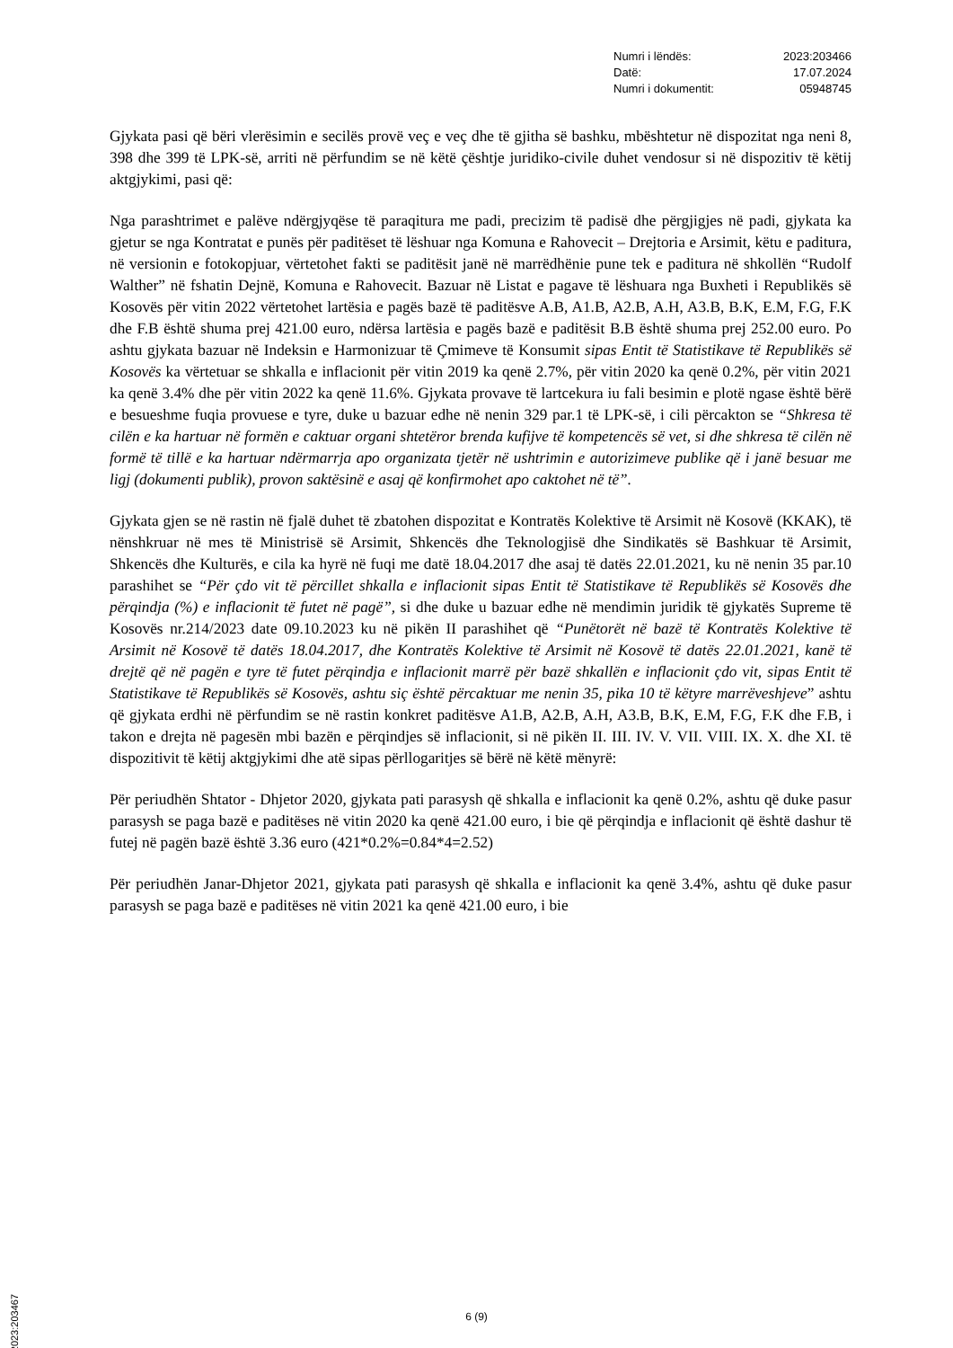Numri i lëndës: 2023:203466
Datë: 17.07.2024
Numri i dokumentit: 05948745
Gjykata pasi që bëri vlerësimin e secilës provë veç e veç dhe të gjitha së bashku, mbështetur në dispozitat nga neni 8, 398 dhe 399 të LPK-së, arriti në përfundim se në këtë çështje juridiko-civile duhet vendosur si në dispozitiv të këtij aktgjykimi, pasi që:
Nga parashtrimet e palëve ndërgjyqëse të paraqitura me padi, precizim të padisë dhe përgjigjes në padi, gjykata ka gjetur se nga Kontratat e punës për paditëset të lëshuar nga Komuna e Rahovecit – Drejtoria e Arsimit, këtu e paditura, në versionin e fotokopjuar, vërtetohet fakti se paditësit janë në marrëdhënie pune tek e paditura në shkollën “Rudolf Walther” në fshatin Dejnë, Komuna e Rahovecit. Bazuar në Listat e pagave të lëshuara nga Buxheti i Republikës së Kosovës për vitin 2022 vërtetohet lartësia e pagës bazë të paditësve A.B, A1.B, A2.B, A.H, A3.B, B.K, E.M, F.G, F.K dhe F.B është shuma prej 421.00 euro, ndërsa lartësia e pagës bazë e paditësit B.B është shuma prej 252.00 euro. Po ashtu gjykata bazuar në Indeksin e Harmonizuar të Çmimeve të Konsumit sipas Entit të Statistikave të Republikës së Kosovës ka vërtetuar se shkalla e inflacionit për vitin 2019 ka qenë 2.7%, për vitin 2020 ka qenë 0.2%, për vitin 2021 ka qenë 3.4% dhe për vitin 2022 ka qenë 11.6%. Gjykata provave të lartcekura iu fali besimin e plotë ngase është bërë e besueshme fuqia provuese e tyre, duke u bazuar edhe në nenin 329 par.1 të LPK-së, i cili përcakton se “Shkresa të cilën e ka hartuar në formën e caktuar organi shtetëror brenda kufijve të kompetencës së vet, si dhe shkresa të cilën në formë të tillë e ka hartuar ndërmarrja apo organizata tjetër në ushtrimin e autorizimeve publike që i janë besuar me ligj (dokumenti publik), provon saktësinë e asaj që konfirmohet apo caktohet në të”.
Gjykata gjen se në rastin në fjalë duhet të zbatohen dispozitat e Kontratës Kolektive të Arsimit në Kosovë (KKAK), të nënshkruar në mes të Ministrisë së Arsimit, Shkencës dhe Teknologjisë dhe Sindikatës së Bashkuar të Arsimit, Shkencës dhe Kulturës, e cila ka hyrë në fuqi me datë 18.04.2017 dhe asaj të datës 22.01.2021, ku në nenin 35 par.10 parashihet se “Për çdo vit të përcillet shkalla e inflacionit sipas Entit të Statistikave të Republikës së Kosovës dhe përqindja (%) e inflacionit të futet në pagë”, si dhe duke u bazuar edhe në mendimin juridik të gjykatës Supreme të Kosovës nr.214/2023 date 09.10.2023 ku në pikën II parashihet që “Punëtorët në bazë të Kontratës Kolektive të Arsimit në Kosovë të datës 18.04.2017, dhe Kontratës Kolektive të Arsimit në Kosovë të datës 22.01.2021, kanë të drejtë që në pagën e tyre të futet përqindja e inflacionit marrë për bazë shkallën e inflacionit çdo vit, sipas Entit të Statistikave të Republikës së Kosovës, ashtu siç është përcaktuar me nenin 35, pika 10 të këtyre marrëveshjeve” ashtu që gjykata erdhi në përfundim se në rastin konkret paditësve A1.B, A2.B, A.H, A3.B, B.K, E.M, F.G, F.K dhe F.B, i takon e drejta në pagesën mbi bazën e përqindjes së inflacionit, si në pikën II. III. IV. V. VII. VIII. IX. X. dhe XI. të dispozitivit të këtij aktgjykimi dhe atë sipas përllogaritjes së bërë në këtë mënyrë:
Për periudhën Shtator - Dhjetor 2020, gjykata pati parasysh që shkalla e inflacionit ka qenë 0.2%, ashtu që duke pasur parasysh se paga bazë e paditëses në vitin 2020 ka qenë 421.00 euro, i bie që përqindja e inflacionit që është dashur të futej në pagën bazë është 3.36 euro (421*0.2%=0.84*4=2.52)
Për periudhën Janar-Dhjetor 2021, gjykata pati parasysh që shkalla e inflacionit ka qenë 3.4%, ashtu që duke pasur parasysh se paga bazë e paditëses në vitin 2021 ka qenë 421.00 euro, i bie
2023:203467
6 (9)